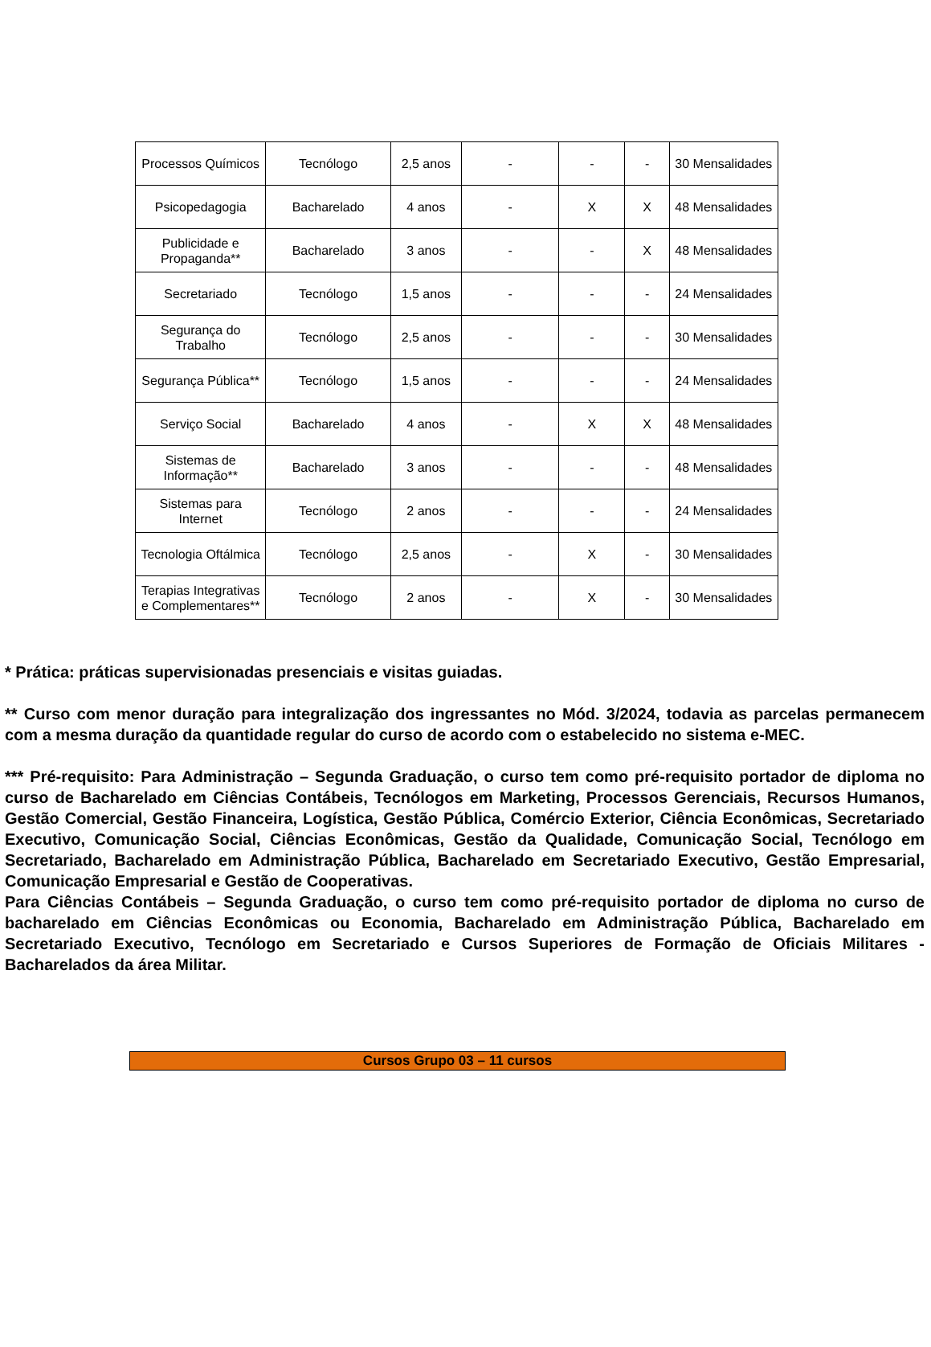| Processos Químicos | Tecnólogo | 2,5 anos | - | - | - | 30 Mensalidades |
| Psicopedagogia | Bacharelado | 4 anos | - | X | X | 48 Mensalidades |
| Publicidade e Propaganda** | Bacharelado | 3 anos | - | - | X | 48 Mensalidades |
| Secretariado | Tecnólogo | 1,5 anos | - | - | - | 24 Mensalidades |
| Segurança do Trabalho | Tecnólogo | 2,5 anos | - | - | - | 30 Mensalidades |
| Segurança Pública** | Tecnólogo | 1,5 anos | - | - | - | 24 Mensalidades |
| Serviço Social | Bacharelado | 4 anos | - | X | X | 48 Mensalidades |
| Sistemas de Informação** | Bacharelado | 3 anos | - | - | - | 48 Mensalidades |
| Sistemas para Internet | Tecnólogo | 2 anos | - | - | - | 24 Mensalidades |
| Tecnologia Oftálmica | Tecnólogo | 2,5 anos | - | X | - | 30 Mensalidades |
| Terapias Integrativas e Complementares** | Tecnólogo | 2 anos | - | X | - | 30 Mensalidades |
* Prática: práticas supervisionadas presenciais e visitas guiadas.
** Curso com menor duração para integralização dos ingressantes no Mód. 3/2024, todavia as parcelas permanecem com a mesma duração da quantidade regular do curso de acordo com o estabelecido no sistema e-MEC.
*** Pré-requisito: Para Administração – Segunda Graduação, o curso tem como pré-requisito portador de diploma no curso de Bacharelado em Ciências Contábeis, Tecnólogos em Marketing, Processos Gerenciais, Recursos Humanos, Gestão Comercial, Gestão Financeira, Logística, Gestão Pública, Comércio Exterior, Ciência Econômicas, Secretariado Executivo, Comunicação Social, Ciências Econômicas, Gestão da Qualidade, Comunicação Social, Tecnólogo em Secretariado, Bacharelado em Administração Pública, Bacharelado em Secretariado Executivo, Gestão Empresarial, Comunicação Empresarial e Gestão de Cooperativas.
Para Ciências Contábeis – Segunda Graduação, o curso tem como pré-requisito portador de diploma no curso de bacharelado em Ciências Econômicas ou Economia, Bacharelado em Administração Pública, Bacharelado em Secretariado Executivo, Tecnólogo em Secretariado e Cursos Superiores de Formação de Oficiais Militares - Bacharelados da área Militar.
Cursos Grupo 03 – 11 cursos